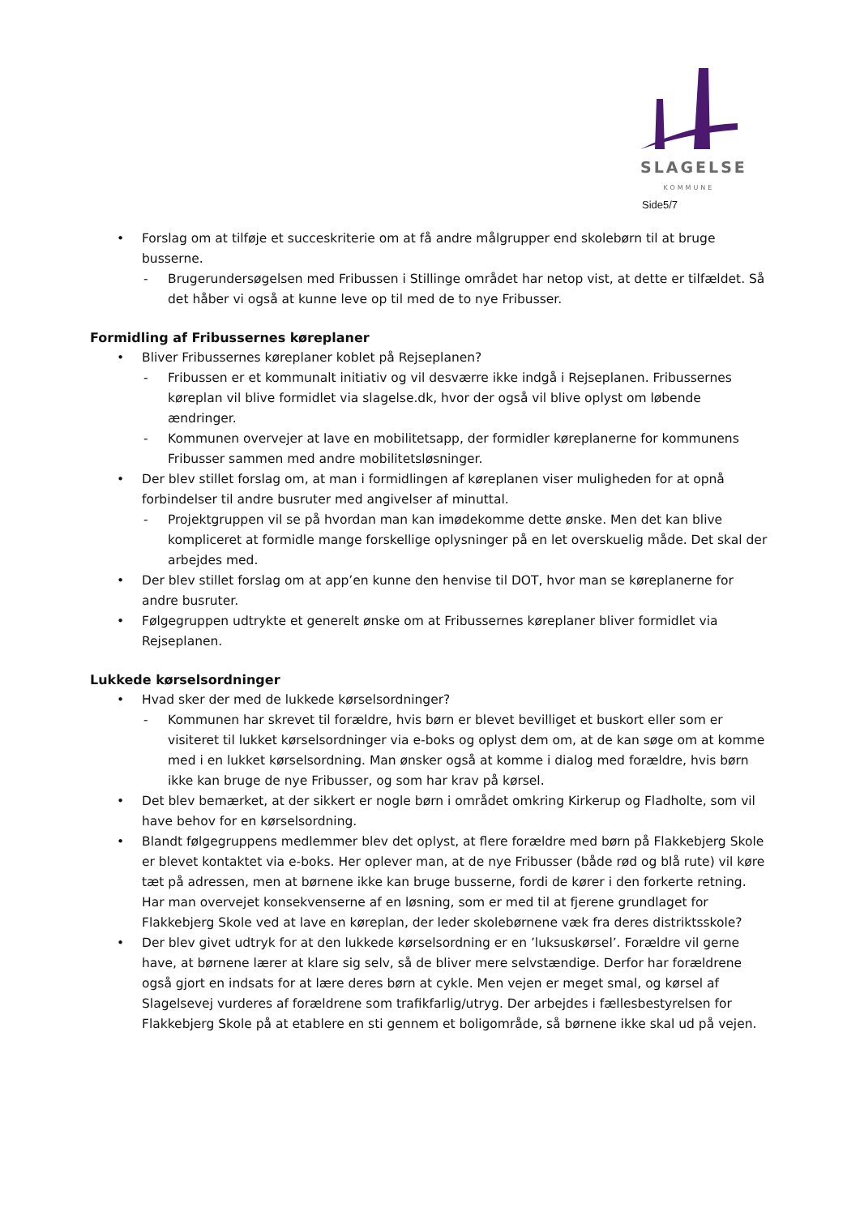SLAGELSE
KOMMUNE
Side5/7
• Forslag om at tilføje et succeskriterie om at få andre målgrupper end skolebørn til at bruge busserne.
- Brugerundersøgelsen med Fribussen i Stillinge området har netop vist, at dette er tilfældet. Så det håber vi også at kunne leve op til med de to nye Fribusser.
Formidling af Fribussernes køreplaner
• Bliver Fribussernes køreplaner koblet på Rejseplanen?
- Fribussen er et kommunalt initiativ og vil desværre ikke indgå i Rejseplanen. Fribussernes køreplan vil blive formidlet via slagelse.dk, hvor der også vil blive oplyst om løbende ændringer.
- Kommunen overvejer at lave en mobilitetsapp, der formidler køreplanerne for kommunens Fribusser sammen med andre mobilitetsløsninger.
• Der blev stillet forslag om, at man i formidlingen af køreplanen viser muligheden for at opnå forbindelser til andre busruter med angivelser af minuttal.
- Projektgruppen vil se på hvordan man kan imødekomme dette ønske. Men det kan blive kompliceret at formidle mange forskellige oplysninger på en let overskuelig måde. Det skal der arbejdes med.
• Der blev stillet forslag om at app’en kunne den henvise til DOT, hvor man se køreplanerne for andre busruter.
• Følgegruppen udtrykte et generelt ønske om at Fribussernes køreplaner bliver formidlet via Rejseplanen.
Lukkede kørselsordninger
• Hvad sker der med de lukkede kørselsordninger?
- Kommunen har skrevet til forældre, hvis børn er blevet bevilliget et buskort eller som er visiteret til lukket kørselsordninger via e-boks og oplyst dem om, at de kan søge om at komme med i en lukket kørselsordning. Man ønsker også at komme i dialog med forældre, hvis børn ikke kan bruge de nye Fribusser, og som har krav på kørsel.
• Det blev bemærket, at der sikkert er nogle børn i området omkring Kirkerup og Fladholte, som vil have behov for en kørselsordning.
• Blandt følgegruppens medlemmer blev det oplyst, at flere forældre med børn på Flakkebjerg Skole er blevet kontaktet via e-boks. Her oplever man, at de nye Fribusser (både rød og blå rute) vil køre tæt på adressen, men at børnene ikke kan bruge busserne, fordi de kører i den forkerte retning. Har man overvejet konsekvenserne af en løsning, som er med til at fjerene grundlaget for Flakkebjerg Skole ved at lave en køreplan, der leder skolebørnene væk fra deres distriktsskole?
• Der blev givet udtryk for at den lukkede kørselsordning er en ’luksuskørsel’. Forældre vil gerne have, at børnene lærer at klare sig selv, så de bliver mere selvstændige. Derfor har forældrene også gjort en indsats for at lære deres børn at cykle. Men vejen er meget smal, og kørsel af Slagelsevej vurderes af forældrene som trafikfarlig/utryg. Der arbejdes i fællesbestyrelsen for Flakkebjerg Skole på at etablere en sti gennem et boligområde, så børnene ikke skal ud på vejen.